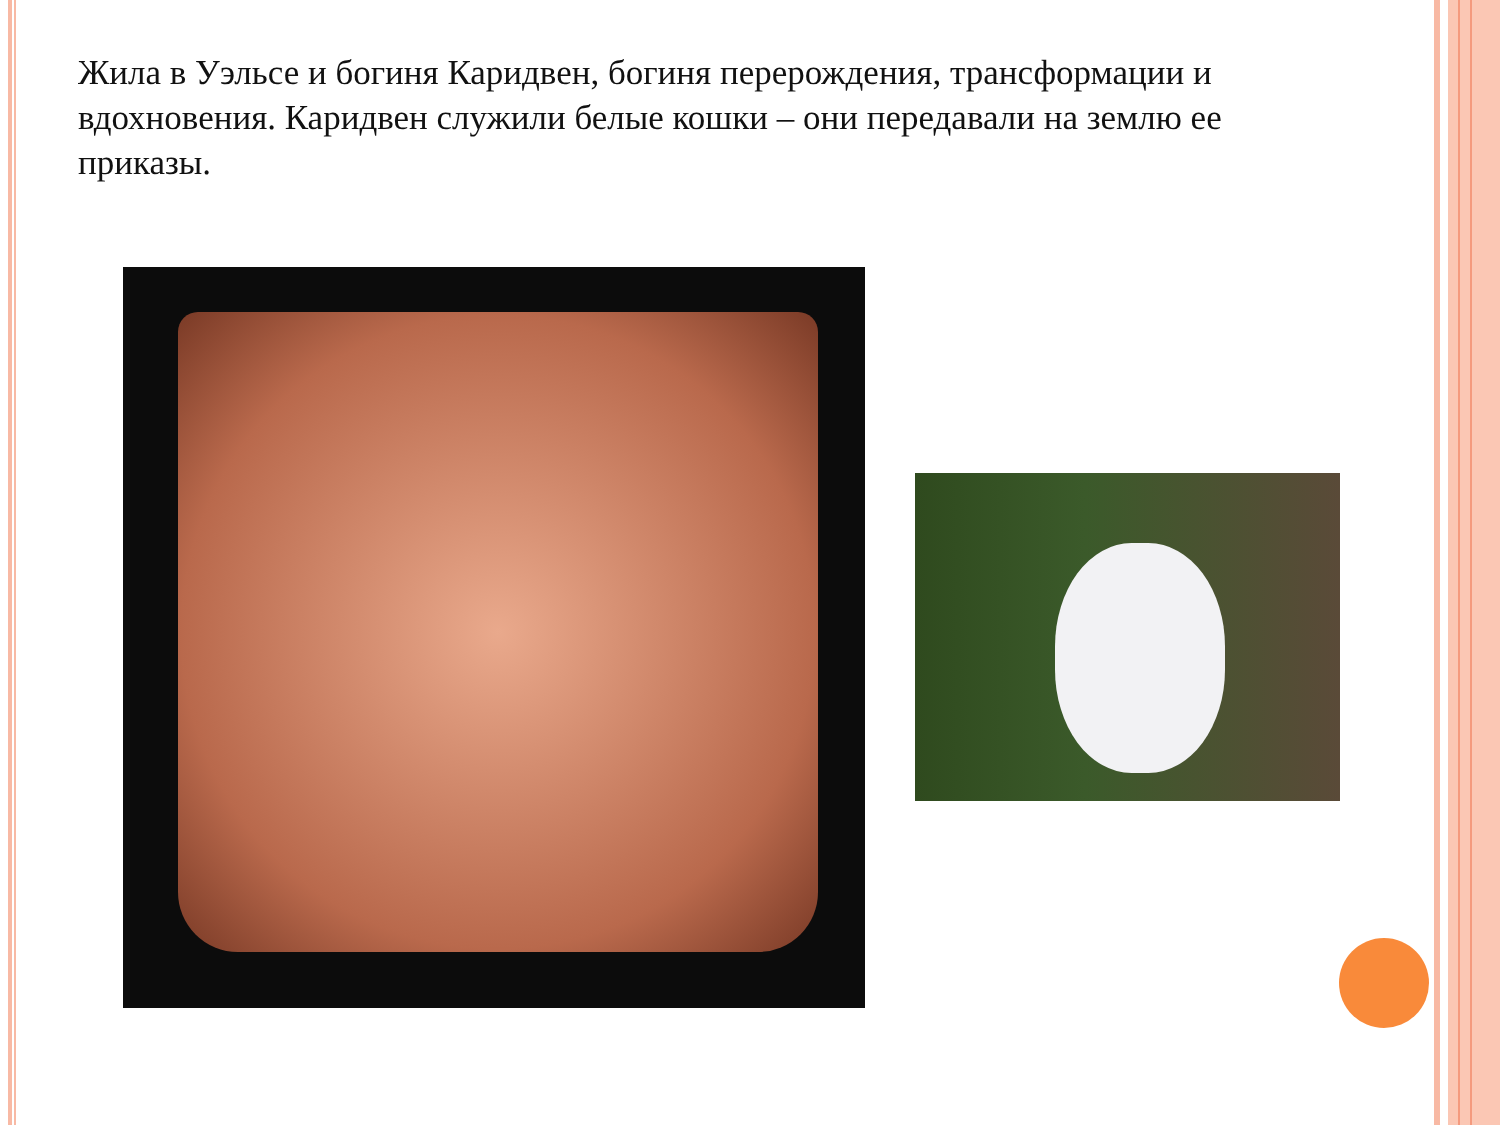Жила в Уэльсе и богиня Каридвен, богиня перерождения, трансформации и вдохновения. Каридвен служили белые кошки – они передавали на землю ее приказы.